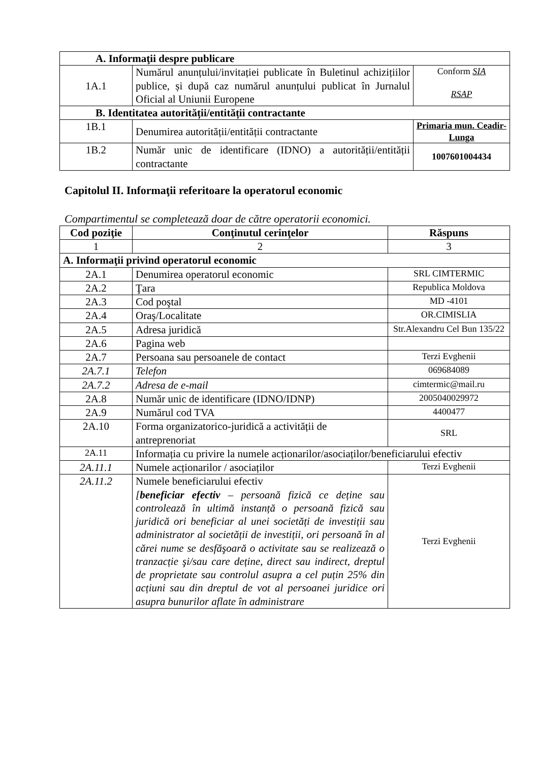| A. Informaţii despre publicare | | |
| 1A.1 | Numărul anunțului/invitației publicate în Buletinul achizițiilor publice, și după caz numărul anunțului publicat în Jurnalul Oficial al Uniunii Europene | Conform SIA RSAP |
| B. Identitatea autorității/entității contractante | | |
| 1B.1 | Denumirea autorității/entității contractante | Primaria mun. Ceadir-Lunga |
| 1B.2 | Număr unic de identificare (IDNO) a autorității/entității contractante | 1007601004434 |
Capitolul II. Informaţii referitoare la operatorul economic
Compartimentul se completează doar de către operatorii economici.
| Cod poziţie | Conţinutul cerinţelor | Răspuns |
| --- | --- | --- |
| 1 | 2 | 3 |
| A. Informaţii privind operatorul economic | | |
| 2A.1 | Denumirea operatorul economic | SRL CIMTERMIC |
| 2A.2 | Ţara | Republica Moldova |
| 2A.3 | Cod poştal | MD -4101 |
| 2A.4 | Oraş/Localitate | OR.CIMISLIA |
| 2A.5 | Adresa juridică | Str.Alexandru Cel Bun 135/22 |
| 2A.6 | Pagina web | |
| 2A.7 | Persoana sau persoanele de contact | Terzi Evghenii |
| 2A.7.1 | Telefon | 069684089 |
| 2A.7.2 | Adresa de e-mail | cimtermic@mail.ru |
| 2A.8 | Număr unic de identificare (IDNO/IDNP) | 2005040029972 |
| 2A.9 | Numărul cod TVA | 4400477 |
| 2A.10 | Forma organizatorico-juridică a activității de antreprenoriat | SRL |
| 2A.11 | Informația cu privire la numele acționarilor/asociaților/beneficiarului efectiv | |
| 2A.11.1 | Numele acționarilor / asociaților | Terzi Evghenii |
| 2A.11.2 | Numele beneficiarului efectiv [ beneficiar efectiv – persoană fizică ce deține sau controlează în ultimă instanță o persoană fizică sau juridică ori beneficiar al unei societăți de investiții sau administrator al societății de investiții, ori persoană în al cărei nume se desfăşoară o activitate sau se realizează o tranzacție şi/sau care deține, direct sau indirect, dreptul de proprietate sau controlul asupra a cel puțin 25% din acțiuni sau din dreptul de vot al persoanei juridice ori asupra bunurilor aflate în administrare | Terzi Evghenii |